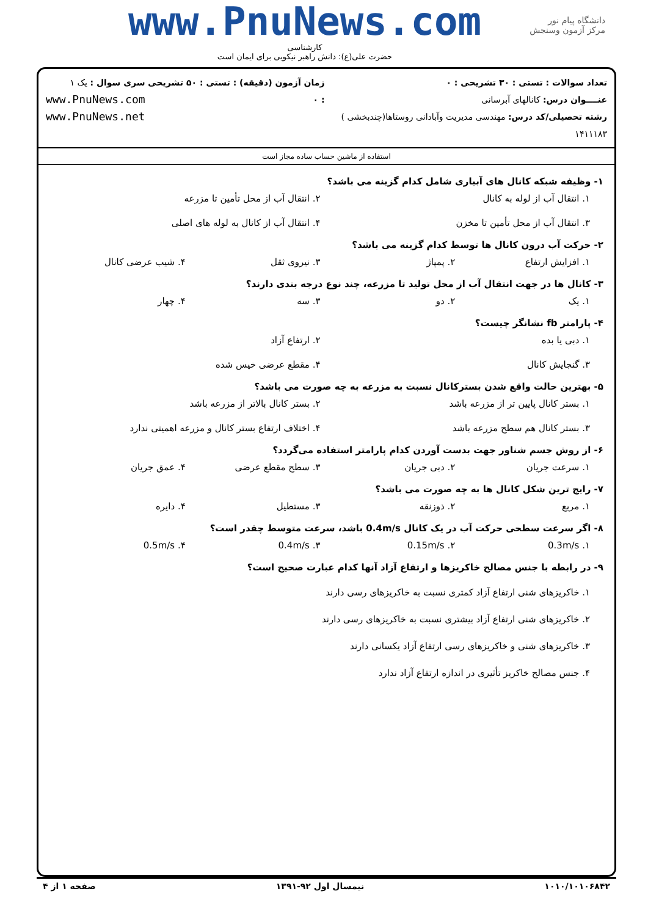www.PnuNews.com
کارشناسی
حضرت علی(ع): دانش راهبر نیکویی برای ایمان است
دانشگاه پیام نور
مرکز آزمون وسنجش
تعداد سوالات : تستی : ۳۰ تشریحی : ۰
عنــــوان درس: کانالهای آبرسانی
رشته تحصیلی/کد درس: مهندسی مدیریت وآبادانی روستاها(چندبخشی ) ۱۴۱۱۱۸۳
زمان آزمون (دقیقه) : تستی : ۵۰ تشریحی : ۰
سری سوال : یک ۱
www.PnuNews.com
www.PnuNews.net
استفاده از ماشین حساب ساده مجاز است
۱- وظیفه شبکه کانال های آبیاری شامل کدام گزینه می باشد؟
۱. انتقال آب از لوله به کانال ۲. انتقال آب از محل تأمین تا مزرعه ۳. انتقال آب از محل تأمین تا مخزن ۴. انتقال آب از کانال به لوله های اصلی
۲- حرکت آب درون کانال ها توسط کدام گزینه می باشد؟
۱. افزایش ارتفاع ۲. پمپاژ ۳. نیروی ثقل ۴. شیب عرضی کانال
۳- کانال ها در جهت انتقال آب از محل تولید تا مزرعه، چند نوع درجه بندی دارند؟
۱. یک ۲. دو ۳. سه ۴. چهار
۴- پارامتر fb نشانگر چیست؟
۱. دبی یا بده ۲. ارتفاع آزاد ۳. گنجایش کانال ۴. مقطع عرضی خیس شده
۵- بهترین حالت واقع شدن بسترکانال نسبت به مزرعه به چه صورت می باشد؟
۱. بستر کانال پایین تر از مزرعه باشد ۲. بستر کانال بالاتر از مزرعه باشد ۳. بستر کانال هم سطح مزرعه باشد ۴. اختلاف ارتفاع بستر کانال و مزرعه اهمیتی ندارد
۶- از روش جسم شناور جهت بدست آوردن کدام پارامتر استفاده می‌گردد؟
۱. سرعت جریان ۲. دبی جریان ۳. سطح مقطع عرضی ۴. عمق جریان
۷- رایج ترین شکل کانال ها به چه صورت می باشد؟
۱. مربع ۲. ذوزنقه ۳. مستطیل ۴. دایره
۸- اگر سرعت سطحی حرکت آب در یک کانال 0.4m/s باشد، سرعت متوسط چقدر است؟
۱. 0.3m/s ۲. 0.15m/s ۳. 0.4m/s ۴. 0.5m/s
۹- در رابطه با جنس مصالح خاکریزها و ارتفاع آزاد آنها کدام عبارت صحیح است؟
۱. خاکریزهای شنی ارتفاع آزاد کمتری نسبت به خاکریزهای رسی دارند
۲. خاکریزهای شنی ارتفاع آزاد بیشتری نسبت به خاکریزهای رسی دارند
۳. خاکریزهای شنی و خاکریزهای رسی ارتفاع آزاد یکسانی دارند
۴. جنس مصالح خاکریز تأثیری در اندازه ارتفاع آزاد ندارد
۱۰۱۰/۱۰۱۰۶۸۴۲ نیمسال اول ۹۲-۱۳۹۱ صفحه ۱ از ۴